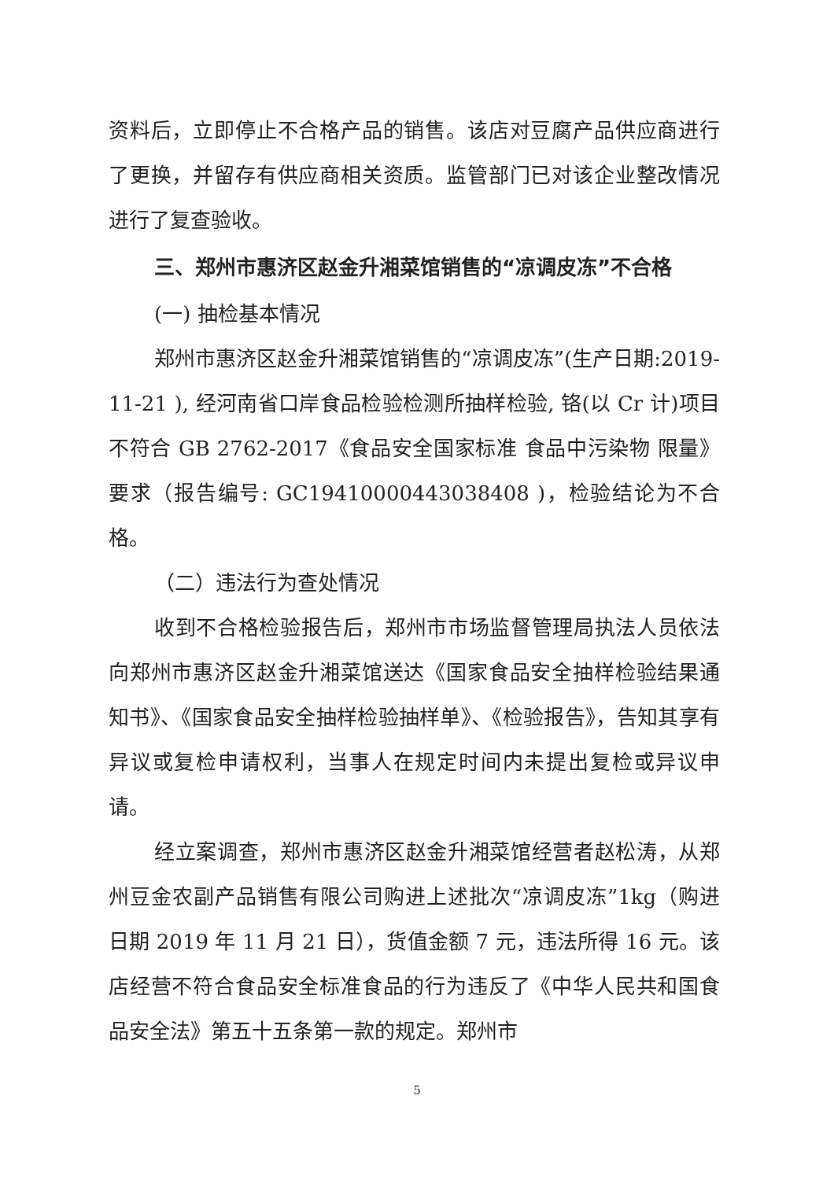资料后，立即停止不合格产品的销售。该店对豆腐产品供应商进行了更换，并留存有供应商相关资质。监管部门已对该企业整改情况进行了复查验收。
三、郑州市惠济区赵金升湘菜馆销售的“凉调皮冻”不合格
(一) 抽检基本情况
郑州市惠济区赵金升湘菜馆销售的“凉调皮冻”(生产日期:2019-11-21 ), 经河南省口岸食品检验检测所抽样检验, 铬(以 Cr 计)项目不符合 GB 2762-2017《食品安全国家标准 食品中污染物 限量》要求（报告编号: GC19410000443038408 )，检验结论为不合格。
（二）违法行为查处情况
收到不合格检验报告后，郑州市市场监督管理局执法人员依法向郑州市惠济区赵金升湘菜馆送达《国家食品安全抽样检验结果通知书》、《国家食品安全抽样检验抽样单》、《检验报告》，告知其享有异议或复检申请权利，当事人在规定时间内未提出复检或异议申请。
经立案调查，郑州市惠济区赵金升湘菜馆经营者赵松涛，从郑州豆金农副产品销售有限公司购进上述批次“凉调皮冻”1kg（购进日期 2019 年 11 月 21 日），货值金额 7 元，违法所得 16 元。该店经营不符合食品安全标准食品的行为违反了《中华人民共和国食品安全法》第五十五条第一款的规定。郑州市
5